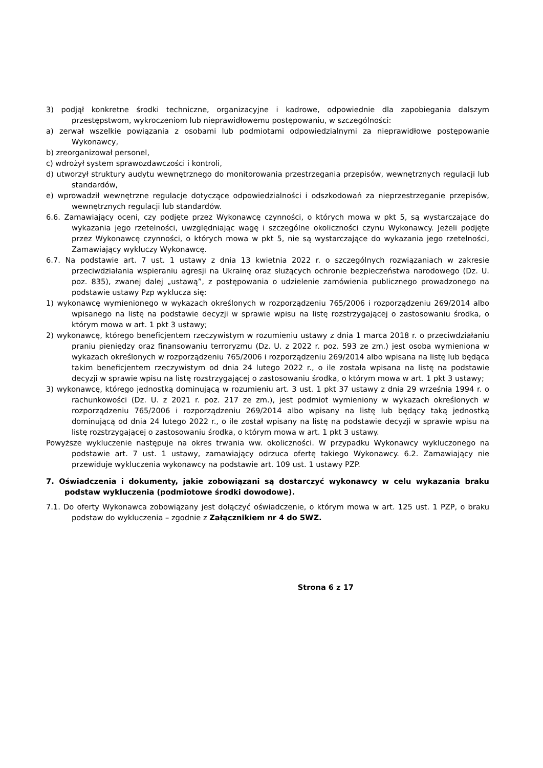3) podjął konkretne środki techniczne, organizacyjne i kadrowe, odpowiednie dla zapobiegania dalszym przestępstwom, wykroczeniom lub nieprawidłowemu postępowaniu, w szczególności:
a) zerwał wszelkie powiązania z osobami lub podmiotami odpowiedzialnymi za nieprawidłowe postępowanie Wykonawcy,
b) zreorganizował personel,
c) wdrożył system sprawozdawczości i kontroli,
d) utworzył struktury audytu wewnętrznego do monitorowania przestrzegania przepisów, wewnętrznych regulacji lub standardów,
e) wprowadził wewnętrzne regulacje dotyczące odpowiedzialności i odszkodowań za nieprzestrzeganie przepisów, wewnętrznych regulacji lub standardów.
6.6. Zamawiający oceni, czy podjęte przez Wykonawcę czynności, o których mowa w pkt 5, są wystarczające do wykazania jego rzetelności, uwzględniając wagę i szczególne okoliczności czynu Wykonawcy. Jeżeli podjęte przez Wykonawcę czynności, o których mowa w pkt 5, nie są wystarczające do wykazania jego rzetelności, Zamawiający wykluczy Wykonawcę.
6.7. Na podstawie art. 7 ust. 1 ustawy z dnia 13 kwietnia 2022 r. o szczególnych rozwiązaniach w zakresie przeciwdziałania wspieraniu agresji na Ukrainę oraz służących ochronie bezpieczeństwa narodowego (Dz. U. poz. 835), zwanej dalej „ustawą”, z postępowania o udzielenie zamówienia publicznego prowadzonego na podstawie ustawy Pzp wyklucza się:
1) wykonawcę wymienionego w wykazach określonych w rozporządzeniu 765/2006 i rozporządzeniu 269/2014 albo wpisanego na listę na podstawie decyzji w sprawie wpisu na listę rozstrzygającej o zastosowaniu środka, o którym mowa w art. 1 pkt 3 ustawy;
2) wykonawcę, którego beneficjentem rzeczywistym w rozumieniu ustawy z dnia 1 marca 2018 r. o przeciwdziałaniu praniu pieniędzy oraz finansowaniu terroryzmu (Dz. U. z 2022 r. poz. 593 ze zm.) jest osoba wymieniona w wykazach określonych w rozporządzeniu 765/2006 i rozporządzeniu 269/2014 albo wpisana na listę lub będąca takim beneficjentem rzeczywistym od dnia 24 lutego 2022 r., o ile została wpisana na listę na podstawie decyzji w sprawie wpisu na listę rozstrzygającej o zastosowaniu środka, o którym mowa w art. 1 pkt 3 ustawy;
3) wykonawcę, którego jednostką dominującą w rozumieniu art. 3 ust. 1 pkt 37 ustawy z dnia 29 września 1994 r. o rachunkowości (Dz. U. z 2021 r. poz. 217 ze zm.), jest podmiot wymieniony w wykazach określonych w rozporządzeniu 765/2006 i rozporządzeniu 269/2014 albo wpisany na listę lub będący taką jednostką dominującą od dnia 24 lutego 2022 r., o ile został wpisany na listę na podstawie decyzji w sprawie wpisu na listę rozstrzygającej o zastosowaniu środka, o którym mowa w art. 1 pkt 3 ustawy.
Powyższe wykluczenie następuje na okres trwania ww. okoliczności. W przypadku Wykonawcy wykluczonego na podstawie art. 7 ust. 1 ustawy, zamawiający odrzuca ofertę takiego Wykonawcy. 6.2. Zamawiający nie przewiduje wykluczenia wykonawcy na podstawie art. 109 ust. 1 ustawy PZP.
7. Oświadczenia i dokumenty, jakie zobowiązani są dostarczyć wykonawcy w celu wykazania braku podstaw wykluczenia (podmiotowe środki dowodowe).
7.1. Do oferty Wykonawca zobowiązany jest dołączyć oświadczenie, o którym mowa w art. 125 ust. 1 PZP, o braku podstaw do wykluczenia – zgodnie z Załącznikiem nr 4 do SWZ.
Strona 6 z 17